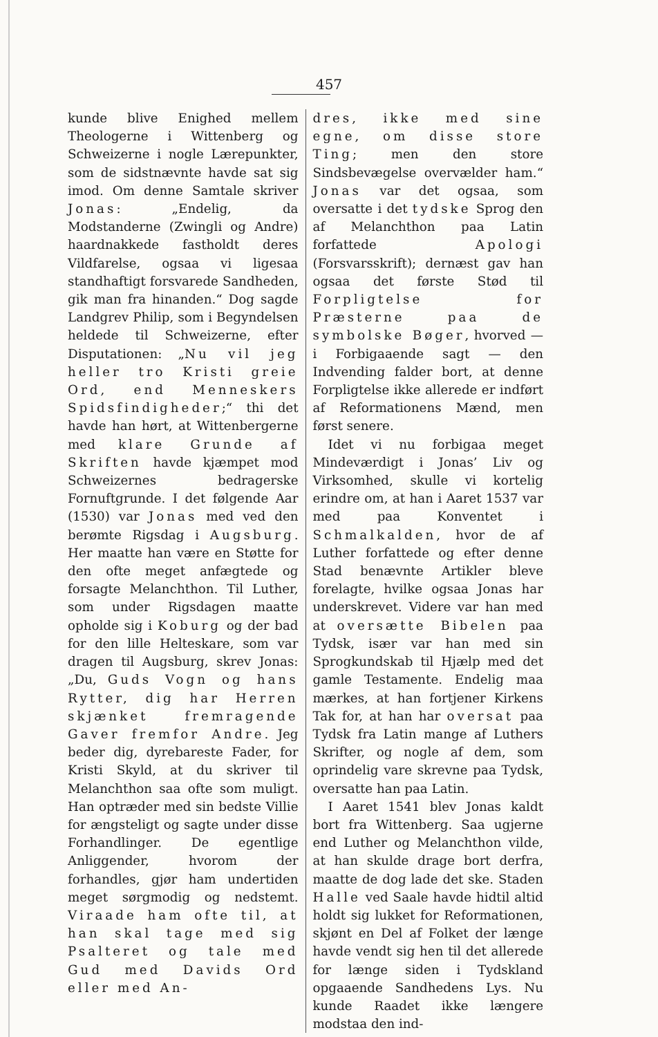457
kunde blive Enighed mellem Theologerne i Wittenberg og Schweizerne i nogle Lærepunkter, som de sidstnævnte havde sat sig imod. Om denne Samtale skriver Jonas: „Endelig, da Modstanderne (Zwingli og Andre) haardnakkede fastholdt deres Vildfarelse, ogsaa vi ligesaa standhaftigt forsvarede Sandheden, gik man fra hinanden.“ Dog sagde Landgrev Philip, som i Begyndelsen heldede til Schweizerne, efter Disputationen: „Nu vil jeg heller tro Kristi greie Ord, end Menneskers Spidsfindigheder;“ thi det havde han hørt, at Wittenbergerne med klare Grunde af Skriften havde kjæmpet mod Schweizernes bedragerske Fornuftgrunde. I det følgende Aar (1530) var Jonas med ved den berømte Rigsdag i Augsburg. Her maatte han være en Støtte for den ofte meget anfægtede og forsagte Melanchthon. Til Luther, som under Rigsdagen maatte opholde sig i Koburg og der bad for den lille Helteskare, som var dragen til Augsburg, skrev Jonas: „Du, Guds Vogn og hans Rytter, dig har Herren skjænket fremragende Gaver fremfor Andre. Jeg beder dig, dyrebareste Fader, for Kristi Skyld, at du skriver til Melanchthon saa ofte som muligt. Han optræder med sin bedste Villie for ængsteligt og sagte under disse Forhandlinger. De egentlige Anliggender, hvorom der forhandles, gjør ham undertiden meget sørgmodig og nedstemt. Viraade ham ofte til, at han skal tage med sig Psalteret og tale med Gud med Davids Ord eller med An-
dres, ikke med sine egne, om disse store Ting; men den store Sindsbevægelse overvælder ham.“ Jonas var det ogsaa, som oversatte i det tydske Sprog den af Melanchthon paa Latin forfattede Apologi (Forsvarsskrift); dernæst gav han ogsaa det første Stød til Forpligtelse for Præsterne paa de symbolske Bøger, hvorved — i Forbigaaende sagt — den Indvending falder bort, at denne Forpligtelse ikke allerede er indført af Reformationens Mænd, men først senere.
Idet vi nu forbigaa meget Mindeværdigt i Jonas’ Liv og Virksomhed, skulle vi kortelig erindre om, at han i Aaret 1537 var med paa Konventet i Schmalkalden, hvor de af Luther forfattede og efter denne Stad benævnte Artikler bleve forelagte, hvilke ogsaa Jonas har underskrevet. Videre var han med at oversætte Bibelen paa Tydsk, især var han med sin Sprogkundskab til Hjælp med det gamle Testamente. Endelig maa mærkes, at han fortjener Kirkens Tak for, at han har oversat paa Tydsk fra Latin mange af Luthers Skrifter, og nogle af dem, som oprindelig vare skrevne paa Tydsk, oversatte han paa Latin.
I Aaret 1541 blev Jonas kaldt bort fra Wittenberg. Saa ugjerne end Luther og Melanchthon vilde, at han skulde drage bort derfra, maatte de dog lade det ske. Staden Halle ved Saale havde hidtil altid holdt sig lukket for Reformationen, skjønt en Del af Folket der længe havde vendt sig hen til det allerede for længe siden i Tydskland opgaaende Sandhedens Lys. Nu kunde Raadet ikke længere modstaa den ind-